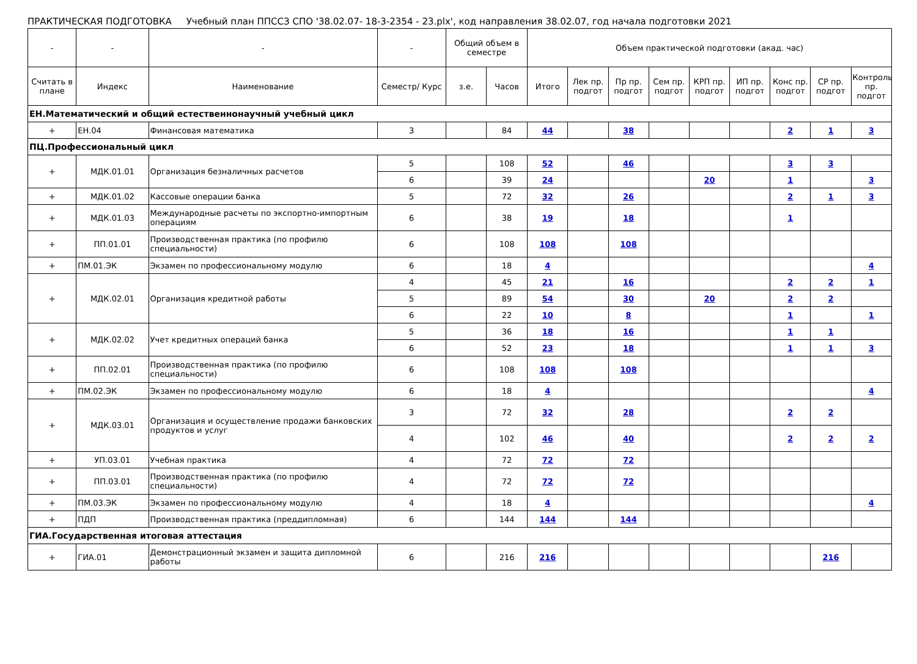ПРАКТИЧЕСКАЯ ПОДГОТОВКА Учебный план ППССЗ СПО '38.02.07- 18-3-2354 - 23.plx', код направления 38.02.07, год начала подготовки 2021
| - | - | - | - | Общий объем в семестре | | Объем практической подготовки (акад. час) | | | | | | | | |
| --- | --- | --- | --- | --- | --- | --- | --- | --- | --- | --- | --- | --- | --- | --- |
| Считать в плане | Индекс | Наименование | Семестр/ Курс | з.е. | Часов | Итого | Лек пр. подгот | Пр пр. подгот | Сем пр. подгот | КРП пр. подгот | ИП пр. подгот | Конс пр. подгот | СР пр. подгот | Контроль пр. подгот |
| ЕН.Математический и общий естественнонаучный учебный цикл | | | | | | | | | | | | | | |
| + | ЕН.04 | Финансовая математика | 3 | | 84 | 44 | | 38 | | | | 2 | 1 | 3 |
| ПЦ.Профессиональный цикл | | | | | | | | | | | | | | |
| + | МДК.01.01 | Организация безналичных расчетов | 5 | | 108 | 52 | | 46 | | | | 3 | 3 | |
| | | | 6 | | 39 | 24 | | | | 20 | | 1 | | 3 |
| + | МДК.01.02 | Кассовые операции банка | 5 | | 72 | 32 | | 26 | | | | 2 | 1 | 3 |
| + | МДК.01.03 | Международные расчеты по экспортно-импортным операциям | 6 | | 38 | 19 | | 18 | | | | 1 | | |
| + | ПП.01.01 | Производственная практика (по профилю специальности) | 6 | | 108 | 108 | | 108 | | | | | | |
| + | ПМ.01.ЭК | Экзамен по профессиональному модулю | 6 | | 18 | 4 | | | | | | | | 4 |
| + | МДК.02.01 | Организация кредитной работы | 4 | | 45 | 21 | | 16 | | | | 2 | 2 | 1 |
| | | | 5 | | 89 | 54 | | 30 | | 20 | | 2 | 2 | |
| | | | 6 | | 22 | 10 | | 8 | | | | 1 | | 1 |
| + | МДК.02.02 | Учет кредитных операций банка | 5 | | 36 | 18 | | 16 | | | | 1 | 1 | |
| | | | 6 | | 52 | 23 | | 18 | | | | 1 | 1 | 3 |
| + | ПП.02.01 | Производственная практика (по профилю специальности) | 6 | | 108 | 108 | | 108 | | | | | | |
| + | ПМ.02.ЭК | Экзамен по профессиональному модулю | 6 | | 18 | 4 | | | | | | | | 4 |
| + | МДК.03.01 | Организация и осуществление продажи банковских продуктов и услуг | 3 | | 72 | 32 | | 28 | | | | 2 | 2 | |
| | | | 4 | | 102 | 46 | | 40 | | | | 2 | 2 | 2 |
| + | УП.03.01 | Учебная практика | 4 | | 72 | 72 | | 72 | | | | | | |
| + | ПП.03.01 | Производственная практика (по профилю специальности) | 4 | | 72 | 72 | | 72 | | | | | | |
| + | ПМ.03.ЭК | Экзамен по профессиональному модулю | 4 | | 18 | 4 | | | | | | | | 4 |
| + | ПДП | Производственная практика (преддипломная) | 6 | | 144 | 144 | | 144 | | | | | | |
| ГИА.Государственная итоговая аттестация | | | | | | | | | | | | | | |
| + | ГИА.01 | Демонстрационный экзамен и защита дипломной работы | 6 | | 216 | 216 | | | | | | | 216 | |